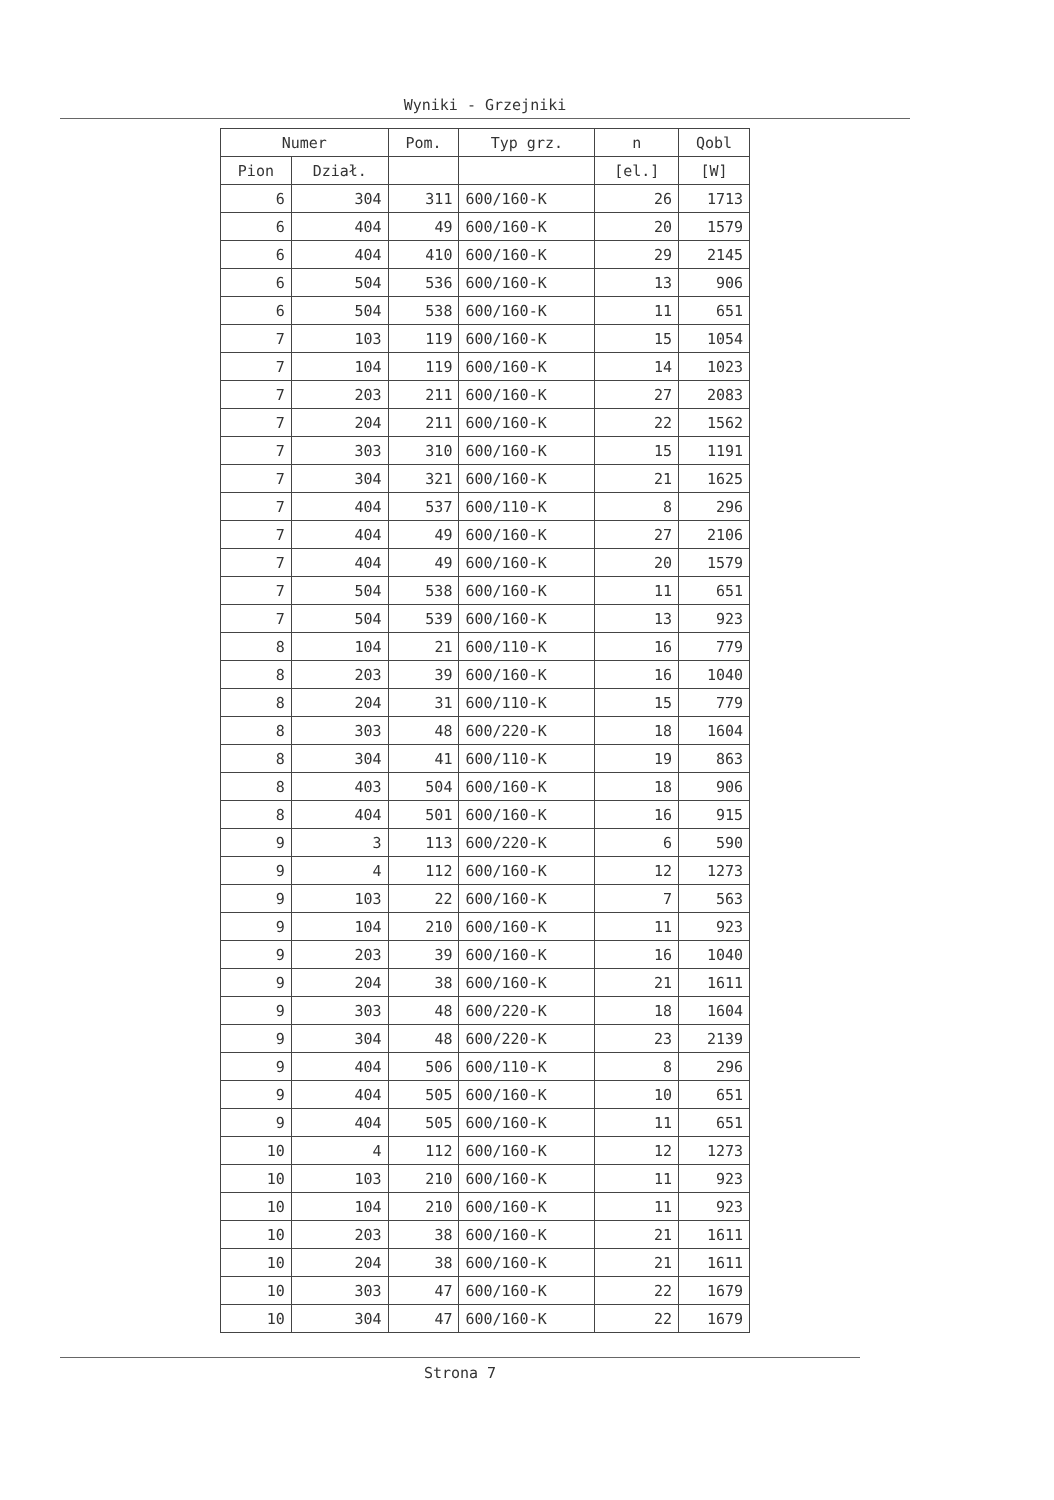Wyniki - Grzejniki
| Numer | | Pom. | Typ grz. | n | Qobl |
| --- | --- | --- | --- | --- | --- |
| Pion | Dział. | | | [el.] | [W] |
| 6 | 304 | 311 | 600/160-K | 26 | 1713 |
| 6 | 404 | 49 | 600/160-K | 20 | 1579 |
| 6 | 404 | 410 | 600/160-K | 29 | 2145 |
| 6 | 504 | 536 | 600/160-K | 13 | 906 |
| 6 | 504 | 538 | 600/160-K | 11 | 651 |
| 7 | 103 | 119 | 600/160-K | 15 | 1054 |
| 7 | 104 | 119 | 600/160-K | 14 | 1023 |
| 7 | 203 | 211 | 600/160-K | 27 | 2083 |
| 7 | 204 | 211 | 600/160-K | 22 | 1562 |
| 7 | 303 | 310 | 600/160-K | 15 | 1191 |
| 7 | 304 | 321 | 600/160-K | 21 | 1625 |
| 7 | 404 | 537 | 600/110-K | 8 | 296 |
| 7 | 404 | 49 | 600/160-K | 27 | 2106 |
| 7 | 404 | 49 | 600/160-K | 20 | 1579 |
| 7 | 504 | 538 | 600/160-K | 11 | 651 |
| 7 | 504 | 539 | 600/160-K | 13 | 923 |
| 8 | 104 | 21 | 600/110-K | 16 | 779 |
| 8 | 203 | 39 | 600/160-K | 16 | 1040 |
| 8 | 204 | 31 | 600/110-K | 15 | 779 |
| 8 | 303 | 48 | 600/220-K | 18 | 1604 |
| 8 | 304 | 41 | 600/110-K | 19 | 863 |
| 8 | 403 | 504 | 600/160-K | 18 | 906 |
| 8 | 404 | 501 | 600/160-K | 16 | 915 |
| 9 | 3 | 113 | 600/220-K | 6 | 590 |
| 9 | 4 | 112 | 600/160-K | 12 | 1273 |
| 9 | 103 | 22 | 600/160-K | 7 | 563 |
| 9 | 104 | 210 | 600/160-K | 11 | 923 |
| 9 | 203 | 39 | 600/160-K | 16 | 1040 |
| 9 | 204 | 38 | 600/160-K | 21 | 1611 |
| 9 | 303 | 48 | 600/220-K | 18 | 1604 |
| 9 | 304 | 48 | 600/220-K | 23 | 2139 |
| 9 | 404 | 506 | 600/110-K | 8 | 296 |
| 9 | 404 | 505 | 600/160-K | 10 | 651 |
| 9 | 404 | 505 | 600/160-K | 11 | 651 |
| 10 | 4 | 112 | 600/160-K | 12 | 1273 |
| 10 | 103 | 210 | 600/160-K | 11 | 923 |
| 10 | 104 | 210 | 600/160-K | 11 | 923 |
| 10 | 203 | 38 | 600/160-K | 21 | 1611 |
| 10 | 204 | 38 | 600/160-K | 21 | 1611 |
| 10 | 303 | 47 | 600/160-K | 22 | 1679 |
| 10 | 304 | 47 | 600/160-K | 22 | 1679 |
Strona 7